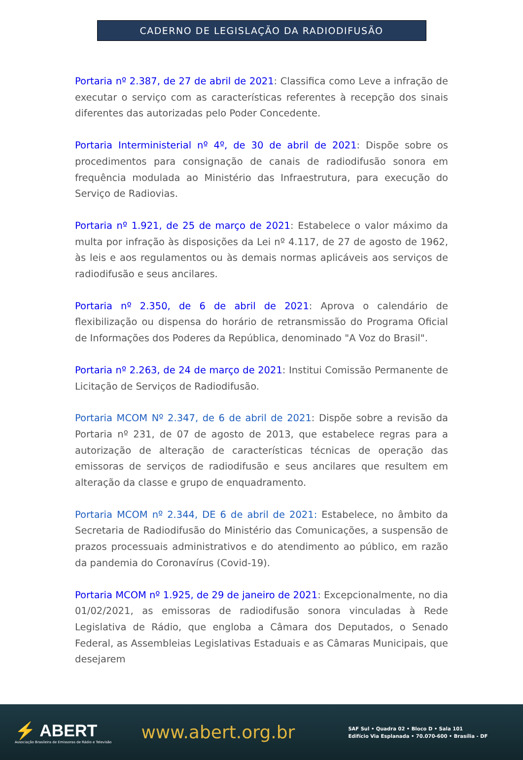CADERNO DE LEGISLAÇÃO DA RADIODIFUSÃO
Portaria nº 2.387, de 27 de abril de 2021: Classifica como Leve a infração de executar o serviço com as características referentes à recepção dos sinais diferentes das autorizadas pelo Poder Concedente.
Portaria Interministerial nº 4º, de 30 de abril de 2021: Dispõe sobre os procedimentos para consignação de canais de radiodifusão sonora em frequência modulada ao Ministério das Infraestrutura, para execução do Serviço de Radiovias.
Portaria nº 1.921, de 25 de março de 2021: Estabelece o valor máximo da multa por infração às disposições da Lei nº 4.117, de 27 de agosto de 1962, às leis e aos regulamentos ou às demais normas aplicáveis aos serviços de radiodifusão e seus ancilares.
Portaria nº 2.350, de 6 de abril de 2021: Aprova o calendário de flexibilização ou dispensa do horário de retransmissão do Programa Oficial de Informações dos Poderes da República, denominado "A Voz do Brasil".
Portaria nº 2.263, de 24 de março de 2021: Institui Comissão Permanente de Licitação de Serviços de Radiodifusão.
Portaria MCOM Nº 2.347, de 6 de abril de 2021: Dispõe sobre a revisão da Portaria nº 231, de 07 de agosto de 2013, que estabelece regras para a autorização de alteração de características técnicas de operação das emissoras de serviços de radiodifusão e seus ancilares que resultem em alteração da classe e grupo de enquadramento.
Portaria MCOM nº 2.344, DE 6 de abril de 2021: Estabelece, no âmbito da Secretaria de Radiodifusão do Ministério das Comunicações, a suspensão de prazos processuais administrativos e do atendimento ao público, em razão da pandemia do Coronavírus (Covid-19).
Portaria MCOM nº 1.925, de 29 de janeiro de 2021: Excepcionalmente, no dia 01/02/2021, as emissoras de radiodifusão sonora vinculadas à Rede Legislativa de Rádio, que engloba a Câmara dos Deputados, o Senado Federal, as Assembleias Legislativas Estaduais e as Câmaras Municipais, que desejarem
⚡ ABERT
Associação Brasileira de Emissoras de Rádio e Televisão
www.abert.org.br
SAF Sul • Quadra 02 • Bloco D • Sala 101
Edifício Via Esplanada • 70.070-600 • Brasília - DF